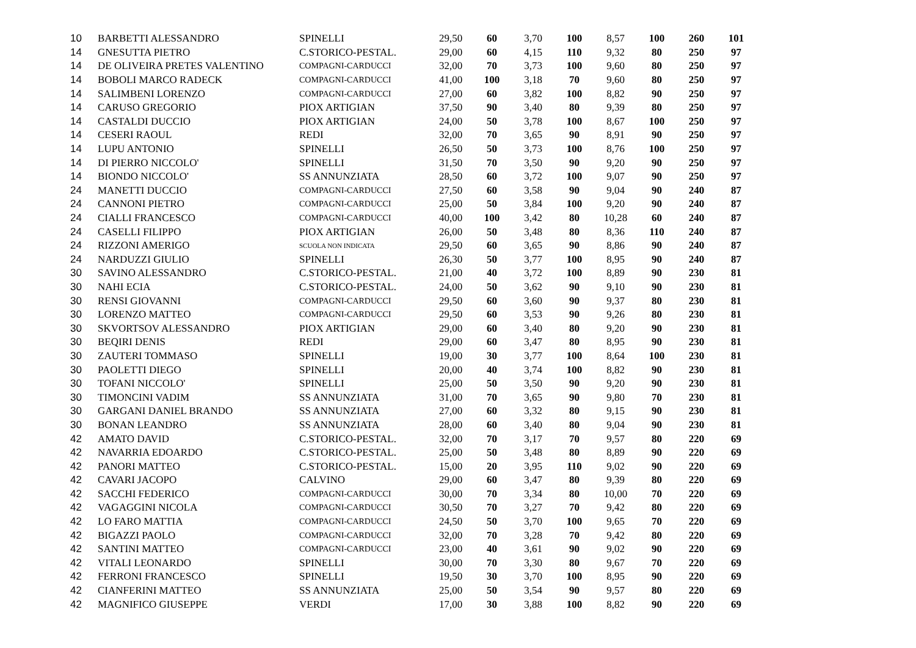| 10 | BARBETTI ALESSANDRO | SPINELLI | 29,50 | 60 | 3,70 | 100 | 8,57 | 100 | 260 | 101 |
| 14 | GNESUTTA PIETRO | C.STORICO-PESTAL. | 29,00 | 60 | 4,15 | 110 | 9,32 | 80 | 250 | 97 |
| 14 | DE OLIVEIRA PRETES VALENTINO | COMPAGNI-CARDUCCI | 32,00 | 70 | 3,73 | 100 | 9,60 | 80 | 250 | 97 |
| 14 | BOBOLI MARCO RADECK | COMPAGNI-CARDUCCI | 41,00 | 100 | 3,18 | 70 | 9,60 | 80 | 250 | 97 |
| 14 | SALIMBENI LORENZO | COMPAGNI-CARDUCCI | 27,00 | 60 | 3,82 | 100 | 8,82 | 90 | 250 | 97 |
| 14 | CARUSO GREGORIO | PIOX ARTIGIAN | 37,50 | 90 | 3,40 | 80 | 9,39 | 80 | 250 | 97 |
| 14 | CASTALDI DUCCIO | PIOX ARTIGIAN | 24,00 | 50 | 3,78 | 100 | 8,67 | 100 | 250 | 97 |
| 14 | CESERI RAOUL | REDI | 32,00 | 70 | 3,65 | 90 | 8,91 | 90 | 250 | 97 |
| 14 | LUPU ANTONIO | SPINELLI | 26,50 | 50 | 3,73 | 100 | 8,76 | 100 | 250 | 97 |
| 14 | DI PIERRO NICCOLO' | SPINELLI | 31,50 | 70 | 3,50 | 90 | 9,20 | 90 | 250 | 97 |
| 14 | BIONDO NICCOLO' | SS ANNUNZIATA | 28,50 | 60 | 3,72 | 100 | 9,07 | 90 | 250 | 97 |
| 24 | MANETTI DUCCIO | COMPAGNI-CARDUCCI | 27,50 | 60 | 3,58 | 90 | 9,04 | 90 | 240 | 87 |
| 24 | CANNONI PIETRO | COMPAGNI-CARDUCCI | 25,00 | 50 | 3,84 | 100 | 9,20 | 90 | 240 | 87 |
| 24 | CIALLI FRANCESCO | COMPAGNI-CARDUCCI | 40,00 | 100 | 3,42 | 80 | 10,28 | 60 | 240 | 87 |
| 24 | CASELLI FILIPPO | PIOX ARTIGIAN | 26,00 | 50 | 3,48 | 80 | 8,36 | 110 | 240 | 87 |
| 24 | RIZZONI AMERIGO | SCUOLA NON INDICATA | 29,50 | 60 | 3,65 | 90 | 8,86 | 90 | 240 | 87 |
| 24 | NARDUZZI GIULIO | SPINELLI | 26,30 | 50 | 3,77 | 100 | 8,95 | 90 | 240 | 87 |
| 30 | SAVINO ALESSANDRO | C.STORICO-PESTAL. | 21,00 | 40 | 3,72 | 100 | 8,89 | 90 | 230 | 81 |
| 30 | NAHI ECIA | C.STORICO-PESTAL. | 24,00 | 50 | 3,62 | 90 | 9,10 | 90 | 230 | 81 |
| 30 | RENSI GIOVANNI | COMPAGNI-CARDUCCI | 29,50 | 60 | 3,60 | 90 | 9,37 | 80 | 230 | 81 |
| 30 | LORENZO MATTEO | COMPAGNI-CARDUCCI | 29,50 | 60 | 3,53 | 90 | 9,26 | 80 | 230 | 81 |
| 30 | SKVORTSOV ALESSANDRO | PIOX ARTIGIAN | 29,00 | 60 | 3,40 | 80 | 9,20 | 90 | 230 | 81 |
| 30 | BEQIRI DENIS | REDI | 29,00 | 60 | 3,47 | 80 | 8,95 | 90 | 230 | 81 |
| 30 | ZAUTERI TOMMASO | SPINELLI | 19,00 | 30 | 3,77 | 100 | 8,64 | 100 | 230 | 81 |
| 30 | PAOLETTI DIEGO | SPINELLI | 20,00 | 40 | 3,74 | 100 | 8,82 | 90 | 230 | 81 |
| 30 | TOFANI NICCOLO' | SPINELLI | 25,00 | 50 | 3,50 | 90 | 9,20 | 90 | 230 | 81 |
| 30 | TIMONCINI VADIM | SS ANNUNZIATA | 31,00 | 70 | 3,65 | 90 | 9,80 | 70 | 230 | 81 |
| 30 | GARGANI DANIEL BRANDO | SS ANNUNZIATA | 27,00 | 60 | 3,32 | 80 | 9,15 | 90 | 230 | 81 |
| 30 | BONAN LEANDRO | SS ANNUNZIATA | 28,00 | 60 | 3,40 | 80 | 9,04 | 90 | 230 | 81 |
| 42 | AMATO DAVID | C.STORICO-PESTAL. | 32,00 | 70 | 3,17 | 70 | 9,57 | 80 | 220 | 69 |
| 42 | NAVARRIA EDOARDO | C.STORICO-PESTAL. | 25,00 | 50 | 3,48 | 80 | 8,89 | 90 | 220 | 69 |
| 42 | PANORI MATTEO | C.STORICO-PESTAL. | 15,00 | 20 | 3,95 | 110 | 9,02 | 90 | 220 | 69 |
| 42 | CAVARI JACOPO | CALVINO | 29,00 | 60 | 3,47 | 80 | 9,39 | 80 | 220 | 69 |
| 42 | SACCHI FEDERICO | COMPAGNI-CARDUCCI | 30,00 | 70 | 3,34 | 80 | 10,00 | 70 | 220 | 69 |
| 42 | VAGAGGINI NICOLA | COMPAGNI-CARDUCCI | 30,50 | 70 | 3,27 | 70 | 9,42 | 80 | 220 | 69 |
| 42 | LO FARO MATTIA | COMPAGNI-CARDUCCI | 24,50 | 50 | 3,70 | 100 | 9,65 | 70 | 220 | 69 |
| 42 | BIGAZZI PAOLO | COMPAGNI-CARDUCCI | 32,00 | 70 | 3,28 | 70 | 9,42 | 80 | 220 | 69 |
| 42 | SANTINI MATTEO | COMPAGNI-CARDUCCI | 23,00 | 40 | 3,61 | 90 | 9,02 | 90 | 220 | 69 |
| 42 | VITALI LEONARDO | SPINELLI | 30,00 | 70 | 3,30 | 80 | 9,67 | 70 | 220 | 69 |
| 42 | FERRONI FRANCESCO | SPINELLI | 19,50 | 30 | 3,70 | 100 | 8,95 | 90 | 220 | 69 |
| 42 | CIANFERINI MATTEO | SS ANNUNZIATA | 25,00 | 50 | 3,54 | 90 | 9,57 | 80 | 220 | 69 |
| 42 | MAGNIFICO GIUSEPPE | VERDI | 17,00 | 30 | 3,88 | 100 | 8,82 | 90 | 220 | 69 |